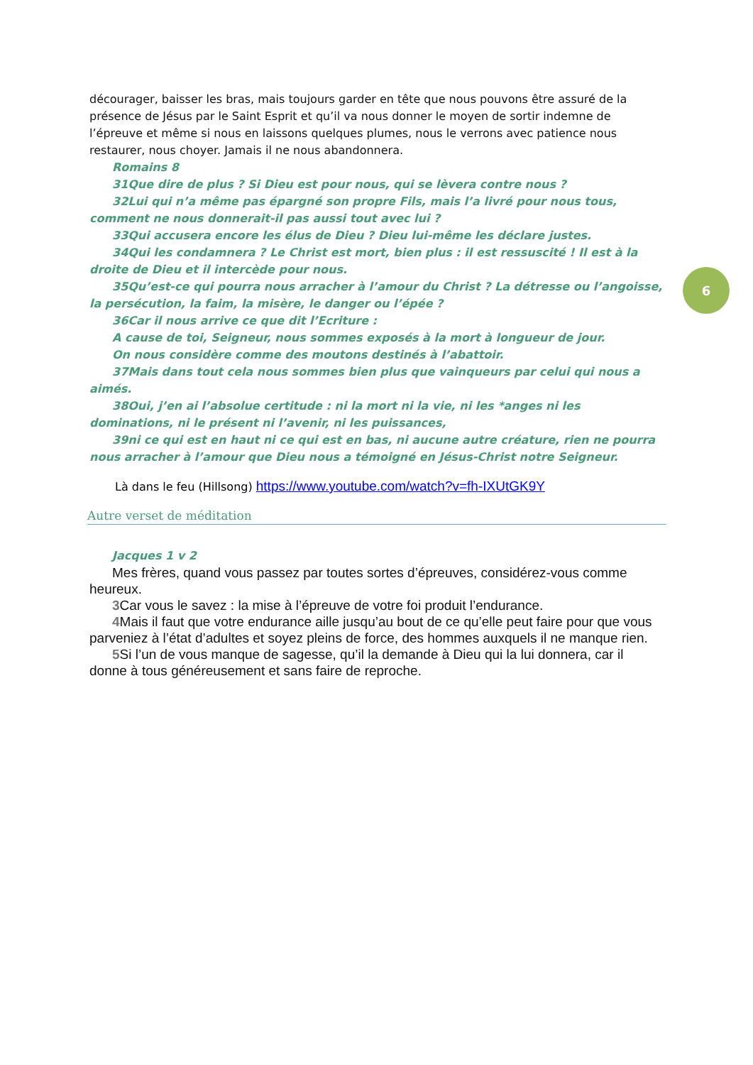décourager, baisser les bras, mais toujours garder en tête que nous pouvons être assuré de la présence de Jésus par le Saint Esprit et qu’il va nous donner le moyen de sortir indemne de l’épreuve et même si nous en laissons quelques plumes, nous le verrons avec patience nous restaurer, nous choyer. Jamais il ne nous abandonnera.
Romains 8
31Que dire de plus ? Si Dieu est pour nous, qui se lèvera contre nous ?
32Lui qui n’a même pas épargné son propre Fils, mais l’a livré pour nous tous, comment ne nous donnerait-il pas aussi tout avec lui ?
33Qui accusera encore les élus de Dieu ? Dieu lui-même les déclare justes.
34Qui les condamnera ? Le Christ est mort, bien plus : il est ressuscité ! Il est à la droite de Dieu et il intercède pour nous.
35Qu’est-ce qui pourra nous arracher à l’amour du Christ ? La détresse ou l’angoisse, la persécution, la faim, la misère, le danger ou l’épée ?
36Car il nous arrive ce que dit l’Ecriture :
A cause de toi, Seigneur, nous sommes exposés à la mort à longueur de jour.
On nous considère comme des moutons destinés à l’abattoir.
37Mais dans tout cela nous sommes bien plus que vainqueurs par celui qui nous a aimés.
38Oui, j’en ai l’absolue certitude : ni la mort ni la vie, ni les *anges ni les dominations, ni le présent ni l’avenir, ni les puissances,
39ni ce qui est en haut ni ce qui est en bas, ni aucune autre créature, rien ne pourra nous arracher à l’amour que Dieu nous a témoigné en Jésus-Christ notre Seigneur.
Là dans le feu (Hillsong) https://www.youtube.com/watch?v=fh-IXUtGK9Y
Autre verset de méditation
Jacques 1 v 2
Mes frères, quand vous passez par toutes sortes d’épreuves, considérez-vous comme heureux.
3 Car vous le savez : la mise à l’épreuve de votre foi produit l’endurance.
4 Mais il faut que votre endurance aille jusqu’au bout de ce qu’elle peut faire pour que vous parveniez à l’état d’adultes et soyez pleins de force, des hommes auxquels il ne manque rien.
5 Si l’un de vous manque de sagesse, qu’il la demande à Dieu qui la lui donnera, car il donne à tous généreusement et sans faire de reproche.
6